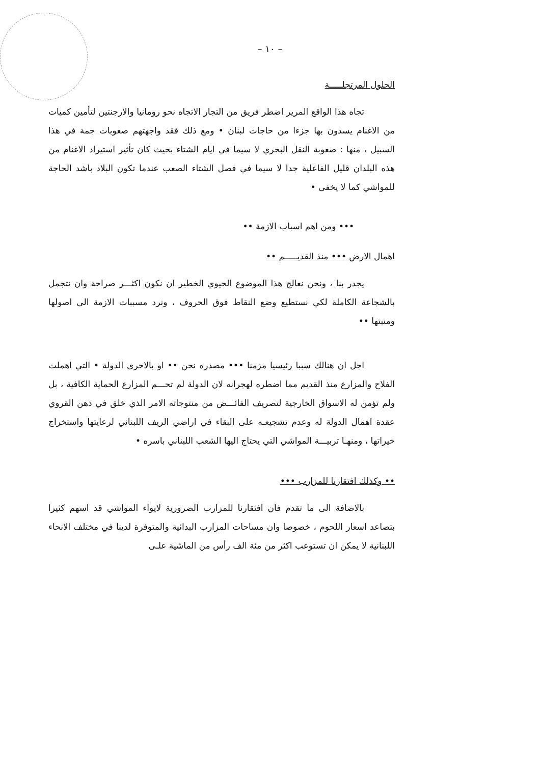– ١٠ –
الحلول المرتجلـــــة
تجاه هذا الواقع المرير اضطر فريق من التجار الاتجاه نحو رومانيا والارجنتين لتأمين كميات من الاغنام يسدون بها جزءا من حاجات لبنان • ومع ذلك فقد واجهتهم صعوبات جمة في هذا السبيل ، منها : صعوبة النقل البحري لا سيما في ايام الشتاء بحيث كان تأثير استيراد الاغنام من هذه البلدان قليل الفاعلية جدا لا سيما في فصل الشتاء الصعب عندما تكون البلاد باشد الحاجة للمواشي كما لا يخفى •
••• ومن اهم اسباب الازمة ••
اهمال الارض ••• منذ القديـــــم ••
يجدر بنا ، ونحن نعالج هذا الموضوع الحيوي الخطير ان نكون اكثـــر صراحة وان نتجمل بالشجاعة الكاملة لكي نستطيع وضع النقاط فوق الحروف ، ونرد مسببات الازمة الى اصولها ومنبتها ••
اجل ان هنالك سببا رئيسيا مزمنا ••• مصدره نحن •• او بالاحرى الدولة • التي اهملت الفلاح والمزارع منذ القديم مما اضطره لهجرانه لان الدولة لم تحـــم المزارع الحماية الكافية ، بل ولم تؤمن له الاسواق الخارجية لتصريف الفائـــض من منتوجاته الامر الذي خلق في ذهن القروي عقدة اهمال الدولة له وعدم تشجيعـه على البقاء في اراضي الريف اللبناني لرعايتها واستخراج خيراتها ، ومنهـا تربيـــة المواشي التي يحتاج اليها الشعب اللبناني باسره •
•• وكذلك افتقارنا للمزارب •••
بالاضافة الى ما تقدم فان افتقارنا للمزارب الضرورية لايواء المواشي قد اسهم كثيرا بتصاعد اسعار اللحوم ، خصوصا وان مساحات المزارب البدائية والمتوفرة لدينا في مختلف الانحاء اللبنانية لا يمكن ان تستوعب اكثر من مئة الف رأس من الماشية علـى